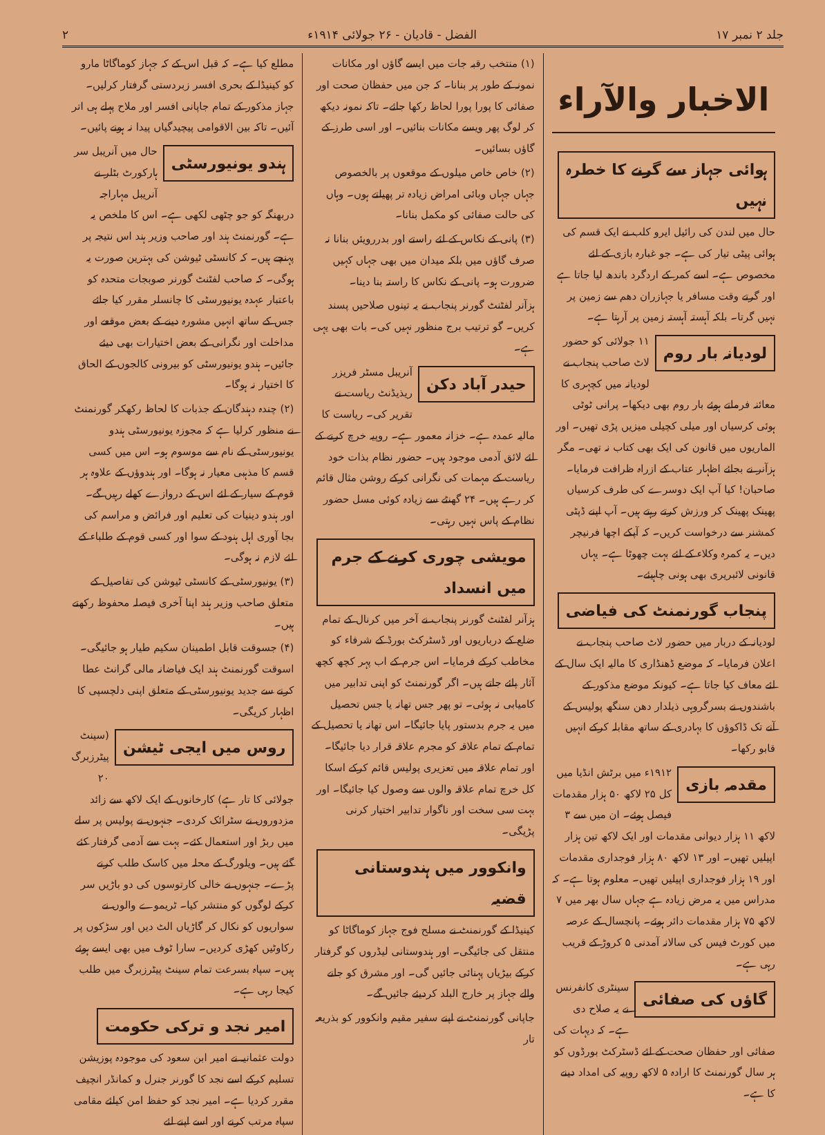جلد ۲ نمبر ۱۷ الفضل - قادیان - ۲۶ جولائی ۱۹۱۴ء ۲
الاخبار والآراء
ہوائی جہاز سے گرنے کا خطرہ نہیں
حال میں لندن کی رائیل ایرو کلب نے ایک قسم کی ہوائی پیٹی تیار کی ہے۔ جو غبارہ بازی کے لئے مخصوص ہے۔ اسے کمر کے اردگرد باندھ لیا جاتا ہے اور گرتے وقت مسافر یا جہازران دھم سے زمین پر نہیں گرتا۔ بلکہ آہستہ آہستہ زمین پر آرہتا ہے۔
لودیانہ بار روم
۱۱ جولائی کو حضور لاٹ صاحب پنجاب نے لودیانہ میں کچہری کا معائنہ فرماتے ہوئے بار روم بھی دیکھا۔ پرانی ٹوٹی ہوئی کرسیاں اور میلی کچیلی میزیں پڑی تھیں۔ اور الماریوں میں قانون کی ایک بھی کتاب نہ تھی۔ مگر ہزآنر نے بجائے اظہار عتاب کے ازراہ ظرافت فرمایا۔ صاحبان! کیا آپ ایک دوسرے کی طرف کرسیاں پھینک پھینک کر ورزش کرتے رہتے ہیں۔ آپ اپنے ڈپٹی کمشنر سے درخواست کریں۔ کہ آپکے اچھا فرنیچر دیں۔ یہ کمرہ وکلاء کے لئے بہت چھوٹا ہے۔ یہاں قانونی لائبریری بھی ہونی چاہیئے۔
پنجاب گورنمنٹ کی فیاضی
لودیانہ کے دربار میں حضور لاٹ صاحب پنجاب نے اعلان فرمایا۔ کہ موضع ڈھنڈاری کا مالیہ ایک سال کے لئے معاف کیا جاتا ہے۔ کیونکہ موضع مذکور کے باشندوں نے بسرگروہی ذیلدار دھن سنگھ پولیس کے آنے تک ڈاکوؤں کا بہادری کے ساتھ مقابلہ کرکے انہیں قابو رکھا۔
مقدمہ بازی
۱۹۱۲ء میں برٹش انڈیا میں کل ۲۵ لاکھ ۵۰ ہزار مقدمات فیصل ہوئے۔ ان میں سے ۳ لاکھ ۱۱ ہزار دیوانی مقدمات اور ایک لاکھ تین ہزار اپیلیں تھیں۔ اور ۱۳ لاکھ ۸۰ ہزار فوجداری مقدمات اور ۱۹ ہزار فوجداری اپیلیں تھیں۔ معلوم ہوتا ہے۔ کہ مدراس میں یہ مرض زیادہ ہے جہاں سال بھر میں ۷ لاکھ ۷۵ ہزار مقدمات دائر ہوئے۔ پانچسال کے عرصہ میں کورٹ فیس کی سالانہ آمدنی ۵ کروڑ کے قریب رہی ہے۔
گاؤں کی صفائی
سینٹری کانفرنس نے یہ صلاح دی ہے۔ کہ دیہات کی صفائی اور حفظان صحت کے لئے ڈسٹرکٹ بورڈوں کو ہر سال گورنمنٹ کا ارادہ ۵ لاکھ روپیہ کی امداد دینے کا ہے۔
(۱) منتخب رقبہ جات میں ایسے گاؤں اور مکانات نمونہ کے طور پر بنانا۔ کہ جن میں حفظان صحت اور صفائی کا پورا پورا لحاظ رکھا جائے۔ تاکہ نمونہ دیکھ کر لوگ پھر ویسے مکانات بنائیں۔ اور اسی طرز کے گاؤں بسائیں۔
(۲) خاص خاص میلوں کے موقعوں پر بالخصوص جہاں جہاں وبائی امراض زیادہ تر پھیلتے ہوں۔ وہاں کی حالت صفائی کو مکمل بنانا۔
(۳) پانی کے نکاس کے لئے راستے اور بدررویئں بنانا نہ صرف گاؤں میں بلکہ میدان میں بھی جہاں کہیں ضرورت ہو۔ پانی کے نکاس کا راستہ بنا دینا۔
ہزآنر لفٹنٹ گورنر پنجاب نے یہ تینوں صلاحیں پسند کریں۔ گو ترتیب برج منظور نہیں کی۔ بات بھی یہی ہے۔
حیدر آباد دکن
آنریبل مسٹر فریزر ریذیڈنٹ ریاست نے تقریر کی۔ ریاست کا مالیہ عمدہ ہے۔ خزانہ معمور ہے۔ روپیہ خرچ کرنے کے لئے لائق آدمی موجود ہیں۔ حضور نظام بذات خود ریاست کے مہمات کی نگرانی کرکے روشن مثال قائم کر رہے ہیں۔ ۲۴ گھنٹے سے زیادہ کوئی مسل حضور نظام کے پاس نہیں رہتی۔
مویشی چوری کرنے کے جرم میں انسداد
ہزآنر لفٹنٹ گورنر پنجاب نے آخر میں کرنال کے تمام ضلع کے درباریوں اور ڈسٹرکٹ بورڈ کے شرفاء کو مخاطب کرکے فرمایا۔ اس جرم کے اب پہر کچھ کچھ آثار پائے جاتے ہیں۔ اگر گورنمنٹ کو اپنی تدابیر میں کامیابی نہ ہوئی۔ تو پھر جس تھانہ یا جس تحصیل میں یہ جرم بدستور پایا جائیگا۔ اس تھانہ یا تحصیل کے تمام کے تمام علاقہ کو مجرم علاقہ قرار دیا جائیگا۔ اور تمام علاقہ میں تعزیری پولیس قائم کرکے اسکا کل خرچ تمام علاقہ والوں سے وصول کیا جائیگا۔ اور بہت سی سخت اور ناگوار تدابیر اختیار کرنی پڑیگی۔
وانکوور میں ہندوستانی قضیہ
کینیڈا کے گورنمنٹ نے مسلح فوج جہاز کوماگاٹا کو منتقل کی جائیگی۔ اور ہندوستانی لیڈروں کو گرفتار کرکے بیڑیاں پہنائی جائیں گی۔ اور مشرق کو جانے والے جہاز پر خارج البلد کردیئے جائیں گے۔
جاپانی گورنمنٹ نے اپنے سفیر مقیم وانکوور کو بذریعہ تار
مطلع کیا ہے۔ کہ قبل اس کے کہ جہاز کوماگاٹا مارو کو کینیڈا کے بحری افسر زبردستی گرفتار کرلیں۔ جہاز مذکور کے تمام جاپانی افسر اور ملاح پہلے ہی اتر آئیں۔ تاکہ بین الاقوامی پیچیدگیاں پیدا نہ ہونے پائیں۔
ہندو یونیورسٹی
حال میں آنریبل سر ہارکورٹ بٹلر نے آنریبل مہاراجہ دربھنگہ کو جو چٹھی لکھی ہے۔ اس کا ملخص یہ ہے۔ گورنمنٹ ہند اور صاحب وزیر ہند اس نتیجہ پر پہنچے ہیں۔ کہ کانسٹی ٹیوشن کی بہترین صورت یہ ہوگی۔ کہ صاحب لفٹنٹ گورنر صوبجات متحدہ کو باعتبار عہدہ یونیورسٹی کا چانسلر مقرر کیا جائے جس کے ساتھ انہیں مشورہ دینے کے بعض موقعے اور مداخلت اور نگرانی کے بعض اختیارات بھی دیئے جائیں۔ ہندو یونیورسٹی کو بیرونی کالجوں کے الحاق کا اختیار نہ ہوگا۔
(۲) چندہ دہندگان کے جذبات کا لحاظ رکھکر گورنمنٹ نے منظور کرلیا ہے کہ مجوزہ یونیورسٹی ہندو یونیورسٹی کے نام سے موسوم ہو۔ اس میں کسی قسم کا مذہبی معیار نہ ہوگا۔ اور ہندوؤں کے علاوہ ہر قوم کے سیار کے لئے اس کے دروازے کھلے رہیں گے۔ اور ہندو دینیات کی تعلیم اور فرائض و مراسم کی بجا آوری اہل ہنود کے سوا اور کسی قوم کے طلباء کے لئے لازم نہ ہوگی۔
(۳) یونیورسٹی کے کانسٹی ٹیوشن کی تفاصیل کے متعلق صاحب وزیر ہند اپنا آخری فیصلہ محفوظ رکھتے ہیں۔
(۴) جسوقت قابل اطمینان سکیم طیار ہو جائیگی۔ اسوقت گورنمنٹ ہند ایک فیاضانہ مالی گرانٹ عطا کرنے سے جدید یونیورسٹی کے متعلق اپنی دلچسپی کا اظہار کریگی۔
روس میں ایجی ٹیشن
(سینٹ پیٹرزبرگ ۲۰ جولائی کا تار ہے) کارخانوں کے ایک لاکھ سے زائد مزدوروں نے سٹرائک کردی۔ جنہوں نے پولیس پر سلے میں ربڑ اور استعمال کئے۔ بہت سے آدمی گرفتار کئے گئے ہیں۔ ویلورگ کے محلہ میں کاسک طلب کرنے پڑے۔ جنہوں نے خالی کارتوسوں کی دو باڑیں سر کرکے لوگوں کو منتشر کیا۔ ٹریموے والوں نے سواریوں کو نکال کر گاڑیاں الٹ دیں اور سڑکوں پر رکاوٹیں کھڑی کردیں۔ سارا ٹوف میں بھی ایسے ہوئے ہیں۔ سپاہ بسرعت تمام سینٹ پیٹرزبرگ میں طلب کیجا رہی ہے۔
امیر نجد و ترکی حکومت
دولت عثمانیہ نے امیر ابن سعود کی موجودہ پوزیشن تسلیم کرکے اسے نجد کا گورنر جنرل و کمانڈر انچیف مقرر کردیا ہے۔ امیر نجد کو حفظ امن کیلئے مقامی سپاہ مرتب کرنے اور اسے اپنے لئے